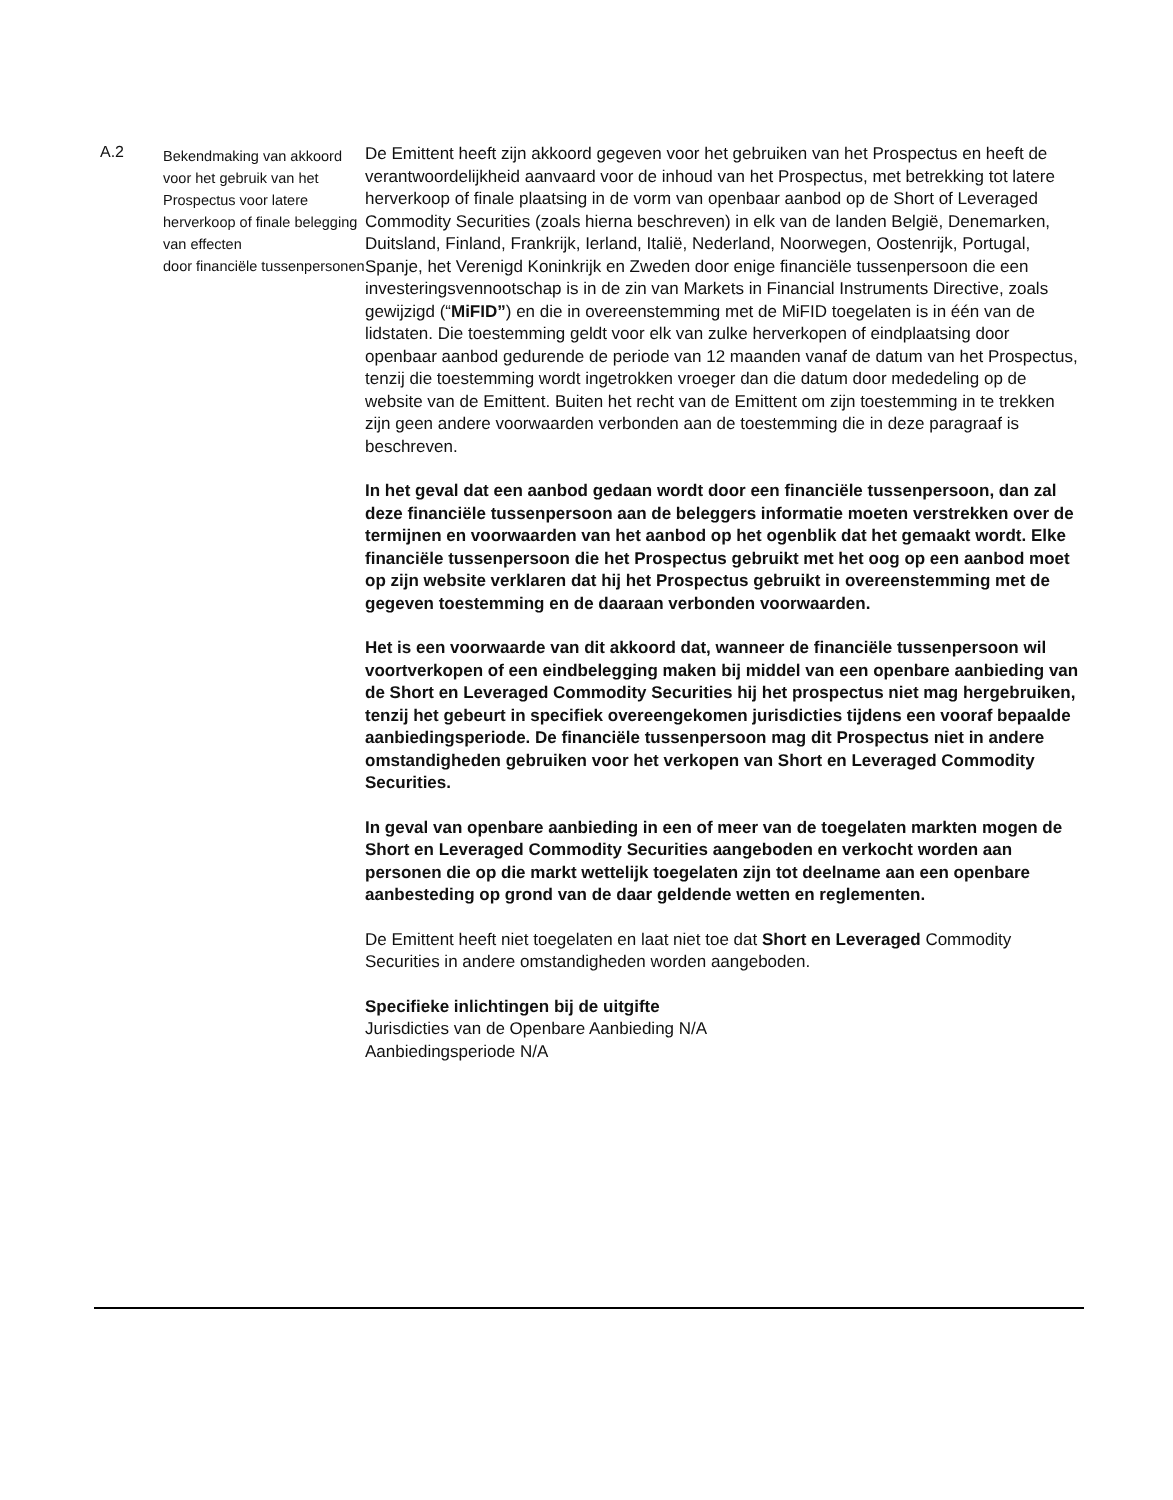| A.2 | Bekendmaking van akkoord voor het gebruik van het Prospectus voor latere herverkoop of finale belegging van effecten door financiële tussenpersonen | De Emittent heeft zijn akkoord gegeven voor het gebruiken van het Prospectus en heeft de verantwoordelijkheid aanvaard voor de inhoud van het Prospectus, met betrekking tot latere herverkoop of finale plaatsing in de vorm van openbaar aanbod op de Short of Leveraged Commodity Securities (zoals hierna beschreven) in elk van de landen België, Denemarken, Duitsland, Finland, Frankrijk, Ierland, Italië, Nederland, Noorwegen, Oostenrijk, Portugal, Spanje, het Verenigd Koninkrijk en Zweden door enige financiële tussenpersoon die een investeringsvennootschap is in de zin van Markets in Financial Instruments Directive, zoals gewijzigd (“ MiFID” ) en die in overeenstemming met de MiFID toegelaten is in één van de lidstaten. Die toestemming geldt voor elk van zulke herverkopen of eindplaatsing door openbaar aanbod gedurende de periode van 12 maanden vanaf de datum van het Prospectus, tenzij die toestemming wordt ingetrokken vroeger dan die datum door mededeling op de website van de Emittent. Buiten het recht van de Emittent om zijn toestemming in te trekken zijn geen andere voorwaarden verbonden aan de toestemming die in deze paragraaf is beschreven. In het geval dat een aanbod gedaan wordt door een financiële tussenpersoon, dan zal deze financiële tussenpersoon aan de beleggers informatie moeten verstrekken over de termijnen en voorwaarden van het aanbod op het ogenblik dat het gemaakt wordt. Elke financiële tussenpersoon die het Prospectus gebruikt met het oog op een aanbod moet op zijn website verklaren dat hij het Prospectus gebruikt in overeenstemming met de gegeven toestemming en de daaraan verbonden voorwaarden. Het is een voorwaarde van dit akkoord dat, wanneer de financiële tussenpersoon wil voortverkopen of een eindbelegging maken bij middel van een openbare aanbieding van de Short en Leveraged Commodity Securities hij het prospectus niet mag hergebruiken, tenzij het gebeurt in specifiek overeengekomen jurisdicties tijdens een vooraf bepaalde aanbiedingsperiode. De financiële tussenpersoon mag dit Prospectus niet in andere omstandigheden gebruiken voor het verkopen van Short en Leveraged Commodity Securities. In geval van openbare aanbieding in een of meer van de toegelaten markten mogen de Short en Leveraged Commodity Securities aangeboden en verkocht worden aan personen die op die markt wettelijk toegelaten zijn tot deelname aan een openbare aanbesteding op grond van de daar geldende wetten en reglementen. De Emittent heeft niet toegelaten en laat niet toe dat Short en Leveraged Commodity Securities in andere omstandigheden worden aangeboden. Specifieke inlichtingen bij de uitgifte Jurisdicties van de Openbare Aanbieding N/A Aanbiedingsperiode N/A |